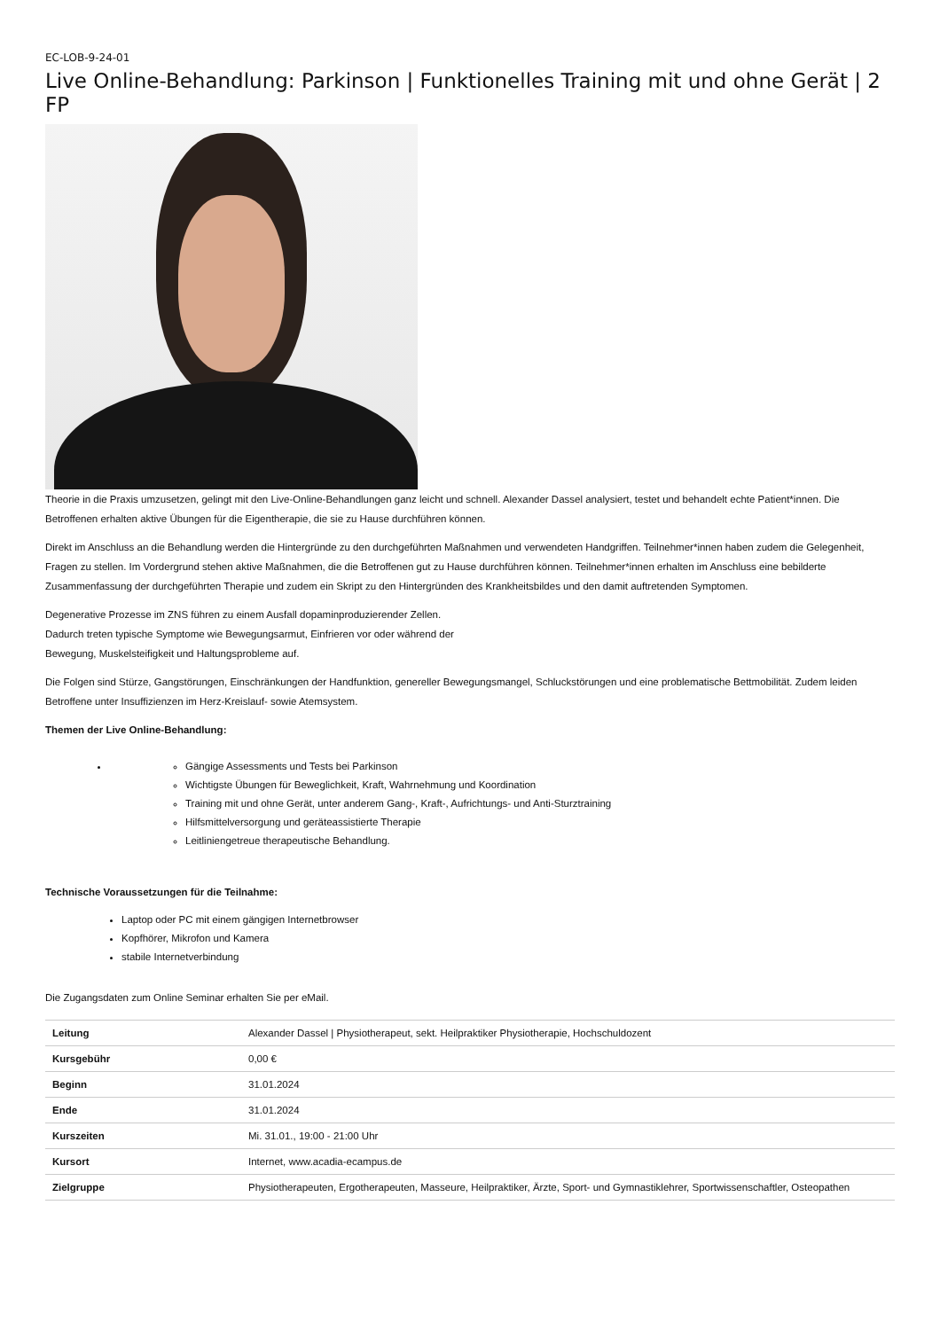EC-LOB-9-24-01
Live Online-Behandlung: Parkinson | Funktionelles Training mit und ohne Gerät | 2 FP
Theorie in die Praxis umzusetzen, gelingt mit den Live-Online-Behandlungen ganz leicht und schnell. Alexander Dassel analysiert, testet und behandelt echte Patient*innen. Die Betroffenen erhalten aktive Übungen für die Eigentherapie, die sie zu Hause durchführen können.
Direkt im Anschluss an die Behandlung werden die Hintergründe zu den durchgeführten Maßnahmen und verwendeten Handgriffen. Teilnehmer*innen haben zudem die Gelegenheit, Fragen zu stellen. Im Vordergrund stehen aktive Maßnahmen, die die Betroffenen gut zu Hause durchführen können. Teilnehmer*innen erhalten im Anschluss eine bebilderte Zusammenfassung der durchgeführten Therapie und zudem ein Skript zu den Hintergründen des Krankheitsbildes und den damit auftretenden Symptomen.
Degenerative Prozesse im ZNS führen zu einem Ausfall dopaminproduzierender Zellen.
Dadurch treten typische Symptome wie Bewegungsarmut, Einfrieren vor oder während der
Bewegung, Muskelsteifigkeit und Haltungsprobleme auf.
Die Folgen sind Stürze, Gangstörungen, Einschränkungen der Handfunktion, genereller Bewegungsmangel, Schluckstörungen und eine problematische Bettmobilität. Zudem leiden Betroffene unter Insuffizienzen im Herz-Kreislauf- sowie Atemsystem.
Themen der Live Online-Behandlung:
Gängige Assessments und Tests bei Parkinson
Wichtigste Übungen für Beweglichkeit, Kraft, Wahrnehmung und Koordination
Training mit und ohne Gerät, unter anderem Gang-, Kraft-, Aufrichtungs- und Anti-Sturztraining
Hilfsmittelversorgung und geräteassistierte Therapie
Leitliniengetreue therapeutische Behandlung.
Technische Voraussetzungen für die Teilnahme:
Laptop oder PC mit einem gängigen Internetbrowser
Kopfhörer, Mikrofon und Kamera
stabile Internetverbindung
Die Zugangsdaten zum Online Seminar erhalten Sie per eMail.
| Leitung | Alexander Dassel / Physiotherapeut, sekt. Heilpraktiker Physiotherapie, Hochschuldozent |
| Kursgebühr | 0,00 € |
| Beginn | 31.01.2024 |
| Ende | 31.01.2024 |
| Kurszeiten | Mi. 31.01., 19:00 - 21:00 Uhr |
| Kursort | Internet, www.acadia-ecampus.de |
| Zielgruppe | Physiotherapeuten, Ergotherapeuten, Masseure, Heilpraktiker, Ärzte, Sport- und Gymnastiklehrer, Sportwissenschaftler, Osteopathen |